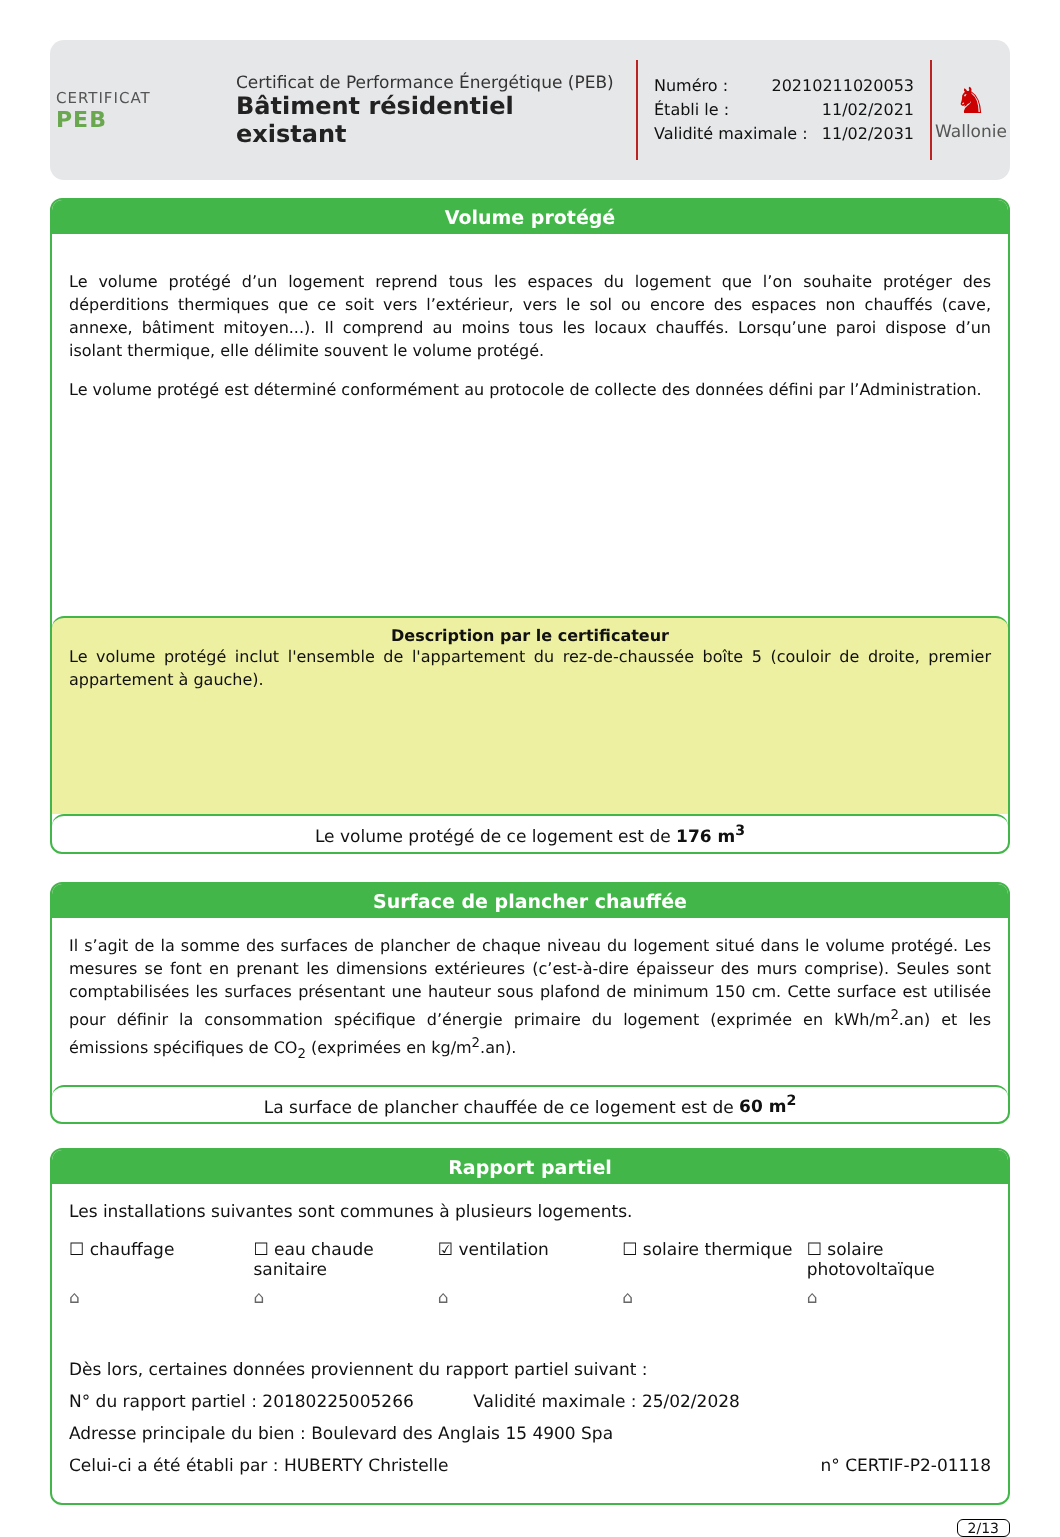CERTIFICAT
PEB
Certificat de Performance Énergétique (PEB)
Bâtiment résidentiel existant
Numéro : 20210211020053
Établi le : 11/02/2021
Validité maximale : 11/02/2031
♞
Wallonie
Volume protégé
Le volume protégé d’un logement reprend tous les espaces du logement que l’on souhaite protéger des déperditions thermiques que ce soit vers l’extérieur, vers le sol ou encore des espaces non chauffés (cave, annexe, bâtiment mitoyen...). Il comprend au moins tous les locaux chauffés. Lorsqu’une paroi dispose d’un isolant thermique, elle délimite souvent le volume protégé.
Le volume protégé est déterminé conformément au protocole de collecte des données défini par l’Administration.
Description par le certificateur
Le volume protégé inclut l'ensemble de l'appartement du rez-de-chaussée boîte 5 (couloir de droite, premier appartement à gauche).
Le volume protégé de ce logement est de 176 m<sup>3</sup>
Surface de plancher chauffée
Il s’agit de la somme des surfaces de plancher de chaque niveau du logement situé dans le volume protégé. Les mesures se font en prenant les dimensions extérieures (c’est-à-dire épaisseur des murs comprise). Seules sont comptabilisées les surfaces présentant une hauteur sous plafond de minimum 150 cm. Cette surface est utilisée pour définir la consommation spécifique d’énergie primaire du logement (exprimée en kWh/m<sup>2</sup>.an) et les émissions spécifiques de CO<sub>2</sub> (exprimées en kg/m<sup>2</sup>.an).
La surface de plancher chauffée de ce logement est de 60 m<sup>2</sup>
Rapport partiel
Les installations suivantes sont communes à plusieurs logements.
☐ chauffage ☐ eau chaude sanitaire ☑ ventilation ☐ solaire thermique ☐ solaire photovoltaïque
⌂ ⌂ ⌂ ⌂ ⌂
Dès lors, certaines données proviennent du rapport partiel suivant :
N° du rapport partiel : 20180225005266 Validité maximale : 25/02/2028
Adresse principale du bien : Boulevard des Anglais 15 4900 Spa
Celui-ci a été établi par : HUBERTY Christelle n° CERTIF-P2-01118
2/13